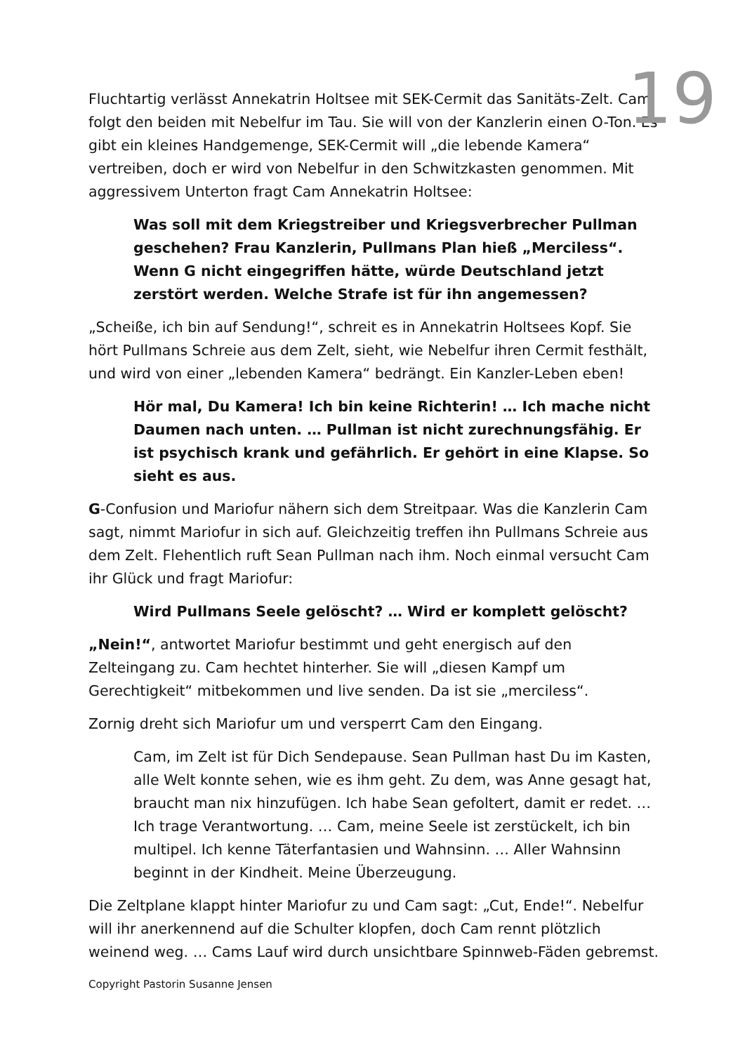Fluchtartig verlässt Annekatrin Holtsee mit SEK-Cermit das Sanitäts-Zelt. Cam folgt den beiden mit Nebelfur im Tau. Sie will von der Kanzlerin einen O-Ton. Es gibt ein kleines Handgemenge, SEK-Cermit will „die lebende Kamera“ vertreiben, doch er wird von Nebelfur in den Schwitzkasten genommen. Mit aggressivem Unterton fragt Cam Annekatrin Holtsee:
Was soll mit dem Kriegstreiber und Kriegsverbrecher Pullman geschehen? Frau Kanzlerin, Pullmans Plan hieß „Merciless“. Wenn G nicht eingegriffen hätte, würde Deutschland jetzt zerstört werden. Welche Strafe ist für ihn angemessen?
„Scheiße, ich bin auf Sendung!“, schreit es in Annekatrin Holtsees Kopf. Sie hört Pullmans Schreie aus dem Zelt, sieht, wie Nebelfur ihren Cermit festhält, und wird von einer „lebenden Kamera“ bedrängt. Ein Kanzler-Leben eben!
Hör mal, Du Kamera! Ich bin keine Richterin! … Ich mache nicht Daumen nach unten. … Pullman ist nicht zurechnungsfähig. Er ist psychisch krank und gefährlich. Er gehört in eine Klapse. So sieht es aus.
G-Confusion und Mariofur nähern sich dem Streitpaar. Was die Kanzlerin Cam sagt, nimmt Mariofur in sich auf. Gleichzeitig treffen ihn Pullmans Schreie aus dem Zelt. Flehentlich ruft Sean Pullman nach ihm. Noch einmal versucht Cam ihr Glück und fragt Mariofur:
Wird Pullmans Seele gelöscht? … Wird er komplett gelöscht?
„Nein!“, antwortet Mariofur bestimmt und geht energisch auf den Zelteingang zu. Cam hechtet hinterher. Sie will „diesen Kampf um Gerechtigkeit“ mitbekommen und live senden. Da ist sie „merciless“.
Zornig dreht sich Mariofur um und versperrt Cam den Eingang.
Cam, im Zelt ist für Dich Sendepause. Sean Pullman hast Du im Kasten, alle Welt konnte sehen, wie es ihm geht. Zu dem, was Anne gesagt hat, braucht man nix hinzufügen. Ich habe Sean gefoltert, damit er redet. … Ich trage Verantwortung. … Cam, meine Seele ist zerstückelt, ich bin multipel. Ich kenne Täterfantasien und Wahnsinn. … Aller Wahnsinn beginnt in der Kindheit. Meine Überzeugung.
Die Zeltplane klappt hinter Mariofur zu und Cam sagt: „Cut, Ende!“. Nebelfur will ihr anerkennend auf die Schulter klopfen, doch Cam rennt plötzlich weinend weg. … Cams Lauf wird durch unsichtbare Spinnweb-Fäden gebremst.
19
Copyright Pastorin Susanne Jensen